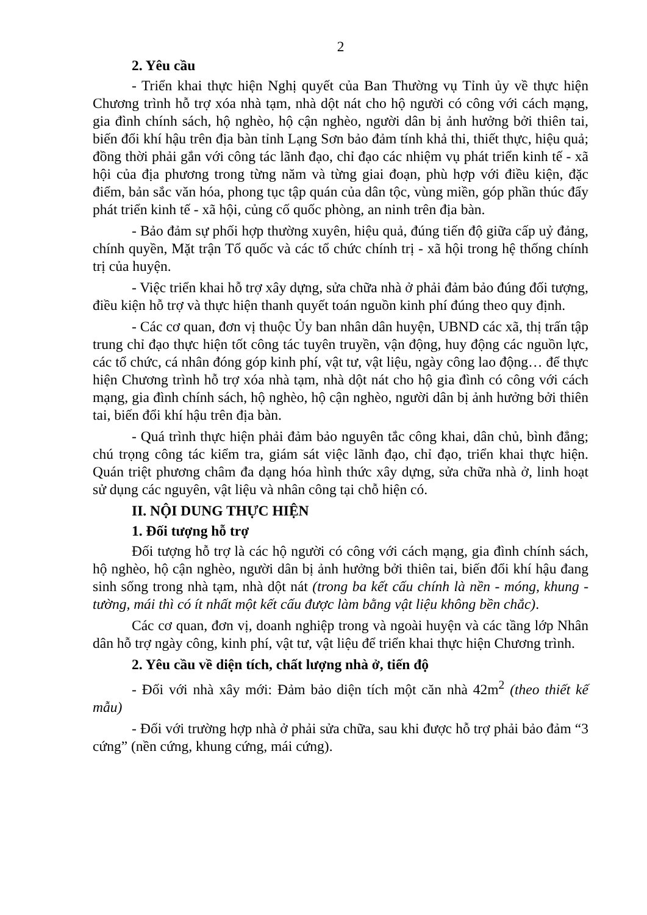2
2. Yêu cầu
- Triển khai thực hiện Nghị quyết của Ban Thường vụ Tỉnh ủy về thực hiện Chương trình hỗ trợ xóa nhà tạm, nhà dột nát cho hộ người có công với cách mạng, gia đình chính sách, hộ nghèo, hộ cận nghèo, người dân bị ảnh hưởng bởi thiên tai, biến đổi khí hậu trên địa bàn tỉnh Lạng Sơn bảo đảm tính khả thi, thiết thực, hiệu quả; đồng thời phải gắn với công tác lãnh đạo, chỉ đạo các nhiệm vụ phát triển kinh tế - xã hội của địa phương trong từng năm và từng giai đoạn, phù hợp với điều kiện, đặc điểm, bản sắc văn hóa, phong tục tập quán của dân tộc, vùng miền, góp phần thúc đẩy phát triển kinh tế - xã hội, củng cố quốc phòng, an ninh trên địa bàn.
- Bảo đảm sự phối hợp thường xuyên, hiệu quả, đúng tiến độ giữa cấp uỷ đảng, chính quyền, Mặt trận Tổ quốc và các tổ chức chính trị - xã hội trong hệ thống chính trị của huyện.
- Việc triển khai hỗ trợ xây dựng, sửa chữa nhà ở phải đảm bảo đúng đối tượng, điều kiện hỗ trợ và thực hiện thanh quyết toán nguồn kinh phí đúng theo quy định.
- Các cơ quan, đơn vị thuộc Ủy ban nhân dân huyện, UBND các xã, thị trấn tập trung chỉ đạo thực hiện tốt công tác tuyên truyền, vận động, huy động các nguồn lực, các tổ chức, cá nhân đóng góp kinh phí, vật tư, vật liệu, ngày công lao động… để thực hiện Chương trình hỗ trợ xóa nhà tạm, nhà dột nát cho hộ gia đình có công với cách mạng, gia đình chính sách, hộ nghèo, hộ cận nghèo, người dân bị ảnh hưởng bởi thiên tai, biến đổi khí hậu trên địa bàn.
- Quá trình thực hiện phải đảm bảo nguyên tắc công khai, dân chủ, bình đẳng; chú trọng công tác kiểm tra, giám sát việc lãnh đạo, chỉ đạo, triển khai thực hiện. Quán triệt phương châm đa dạng hóa hình thức xây dựng, sửa chữa nhà ở, linh hoạt sử dụng các nguyên, vật liệu và nhân công tại chỗ hiện có.
II. NỘI DUNG THỰC HIỆN
1. Đối tượng hỗ trợ
Đối tượng hỗ trợ là các hộ người có công với cách mạng, gia đình chính sách, hộ nghèo, hộ cận nghèo, người dân bị ảnh hưởng bởi thiên tai, biến đổi khí hậu đang sinh sống trong nhà tạm, nhà dột nát (trong ba kết cấu chính là nền - móng, khung - tường, mái thì có ít nhất một kết cấu được làm bằng vật liệu không bền chắc).
Các cơ quan, đơn vị, doanh nghiệp trong và ngoài huyện và các tầng lớp Nhân dân hỗ trợ ngày công, kinh phí, vật tư, vật liệu để triển khai thực hiện Chương trình.
2. Yêu cầu về diện tích, chất lượng nhà ở, tiến độ
- Đối với nhà xây mới: Đảm bảo diện tích một căn nhà 42m<sup>2</sup> (theo thiết kế mẫu)
- Đối với trường hợp nhà ở phải sửa chữa, sau khi được hỗ trợ phải bảo đảm “3 cứng” (nền cứng, khung cứng, mái cứng).